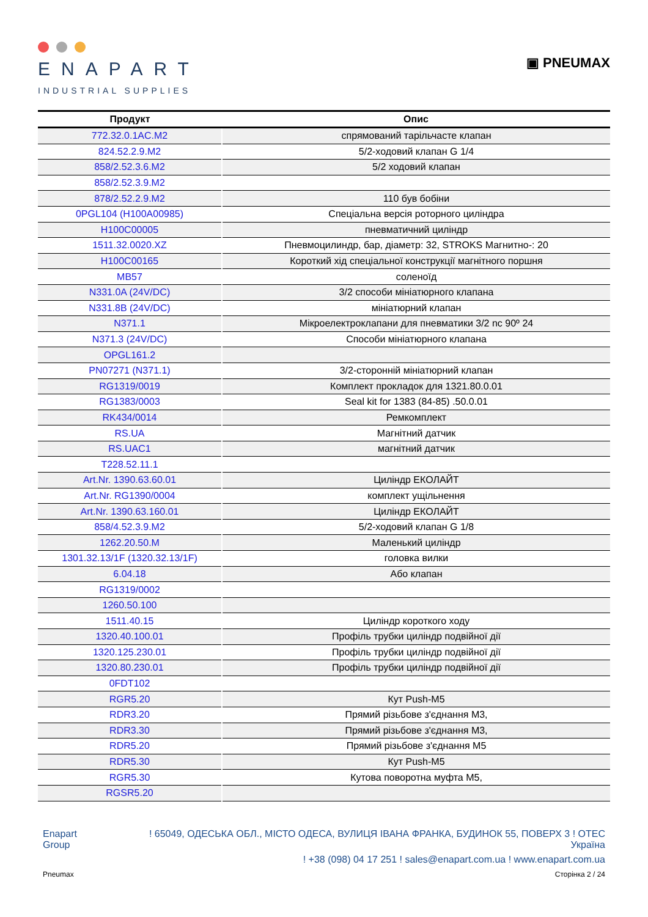ENAPART
INDUSTRIAL SUPPLIES
▣ PNEUMAX
| Продукт | Опис |
| --- | --- |
| 772.32.0.1AC.M2 | спрямований тарільчасте клапан |
| 824.52.2.9.M2 | 5/2-ходовий клапан G 1/4 |
| 858/2.52.3.6.M2 | 5/2 ходовий клапан |
| 858/2.52.3.9.M2 | |
| 878/2.52.2.9.M2 | 110 був бобіни |
| 0PGL104 (H100A00985) | Спеціальна версія роторного циліндра |
| H100C00005 | пневматичний циліндр |
| 1511.32.0020.XZ | Пневмоцилиндр, бар, діаметр: 32, STROKS Магнитно-: 20 |
| H100C00165 | Короткий хід спеціальної конструкції магнітного поршня |
| MB57 | соленоїд |
| N331.0A (24V/DC) | 3/2 способи мініатюрного клапана |
| N331.8B (24V/DC) | мініатюрний клапан |
| N371.1 | Мікроелектроклапани для пневматики 3/2 nc 90º 24 |
| N371.3 (24V/DC) | Способи мініатюрного клапана |
| OPGL161.2 | |
| PN07271 (N371.1) | 3/2-сторонній мініатюрний клапан |
| RG1319/0019 | Комплект прокладок для 1321.80.0.01 |
| RG1383/0003 | Seal kit for 1383 (84-85) .50.0.01 |
| RK434/0014 | Ремкомплект |
| RS.UA | Магнітний датчик |
| RS.UAC1 | магнітний датчик |
| T228.52.11.1 | |
| Art.Nr. 1390.63.60.01 | Циліндр ЕКОЛАЙТ |
| Art.Nr. RG1390/0004 | комплект ущільнення |
| Art.Nr. 1390.63.160.01 | Циліндр ЕКОЛАЙТ |
| 858/4.52.3.9.M2 | 5/2-ходовий клапан G 1/8 |
| 1262.20.50.M | Маленький циліндр |
| 1301.32.13/1F (1320.32.13/1F) | головка вилки |
| 6.04.18 | Або клапан |
| RG1319/0002 | |
| 1260.50.100 | |
| 1511.40.15 | Циліндр короткого ходу |
| 1320.40.100.01 | Профіль трубки циліндр подвійної дії |
| 1320.125.230.01 | Профіль трубки циліндр подвійної дії |
| 1320.80.230.01 | Профіль трубки циліндр подвійної дії |
| 0FDT102 | |
| RGR5.20 | Кут Push-M5 |
| RDR3.20 | Прямий різьбове з'єднання M3, |
| RDR3.30 | Прямий різьбове з'єднання M3, |
| RDR5.20 | Прямий різьбове з'єднання M5 |
| RDR5.30 | Кут Push-M5 |
| RGR5.30 | Кутова поворотна муфта M5, |
| RGSR5.20 | |
Enapart
Group
! 65049, ОДЕСЬКА ОБЛ., МІСТО ОДЕСА, ВУЛИЦЯ ІВАНА ФРАНКА, БУДИНОК 55, ПОВЕРХ 3 ! OTEC
Україна
! +38 (098) 04 17 251 ! sales@enapart.com.ua ! www.enapart.com.ua
Pneumax Сторінка 2 / 24